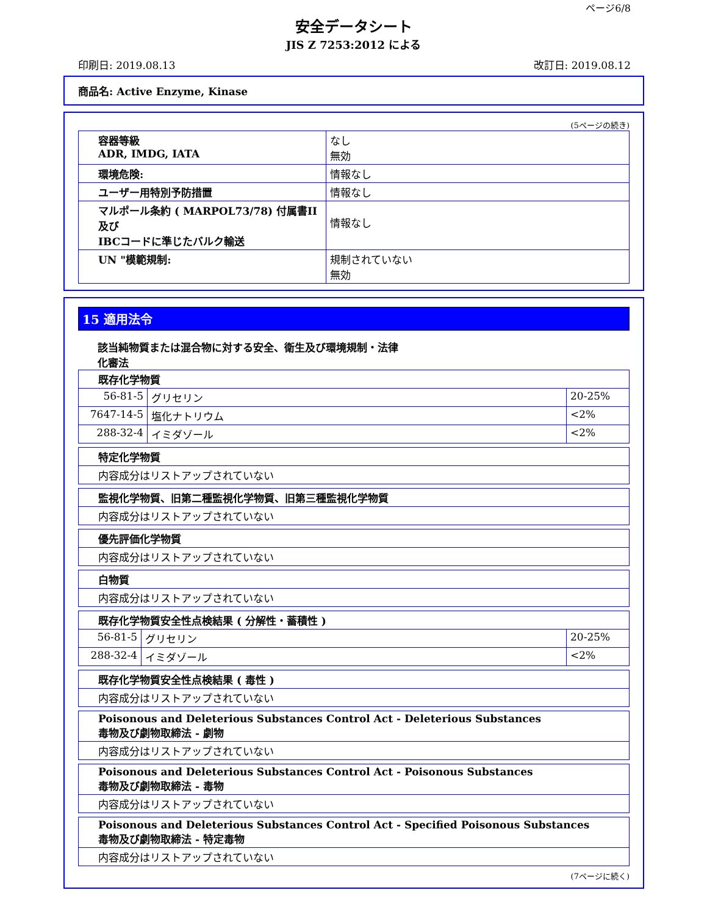ページ6/8
安全データシート
JIS Z 7253:2012 による
印刷日: 2019.08.13 改訂日: 2019.08.12
商品名: Active Enzyme, Kinase
(5ページの続き)
| 容器等級 ADR, IMDG, IATA | なし 無効 |
| 環境危険: | 情報なし |
| ユーザー用特別予防措置 | 情報なし |
| マルポール条約 ( MARPOL73/78) 付属書II及び IBCコードに準じたバルク輸送 | 情報なし |
| UN "模範規制: | 規制されていない 無効 |
15 適用法令
該当純物質または混合物に対する安全、衛生及び環境規制・法律
化審法
| 既存化学物質 | | |
| 56-81-5 | グリセリン | 20-25% |
| 7647-14-5 | 塩化ナトリウム | <2% |
| 288-32-4 | イミダゾール | <2% |
| 特定化学物質 |
| 内容成分はリストアップされていない |
| 監視化学物質、旧第二種監視化学物質、旧第三種監視化学物質 |
| 内容成分はリストアップされていない |
| 優先評価化学物質 |
| 内容成分はリストアップされていない |
| 白物質 |
| 内容成分はリストアップされていない |
| 既存化学物質安全性点検結果 ( 分解性・蓄積性 ) | | |
| 56-81-5 | グリセリン | 20-25% |
| 288-32-4 | イミダゾール | <2% |
| 既存化学物質安全性点検結果 ( 毒性 ) |
| 内容成分はリストアップされていない |
| Poisonous and Deleterious Substances Control Act - Deleterious Substances 毒物及び劇物取締法 - 劇物 |
| 内容成分はリストアップされていない |
| Poisonous and Deleterious Substances Control Act - Poisonous Substances 毒物及び劇物取締法 - 毒物 |
| 内容成分はリストアップされていない |
| Poisonous and Deleterious Substances Control Act - Specified Poisonous Substances 毒物及び劇物取締法 - 特定毒物 |
| 内容成分はリストアップされていない |
(7ページに続く)